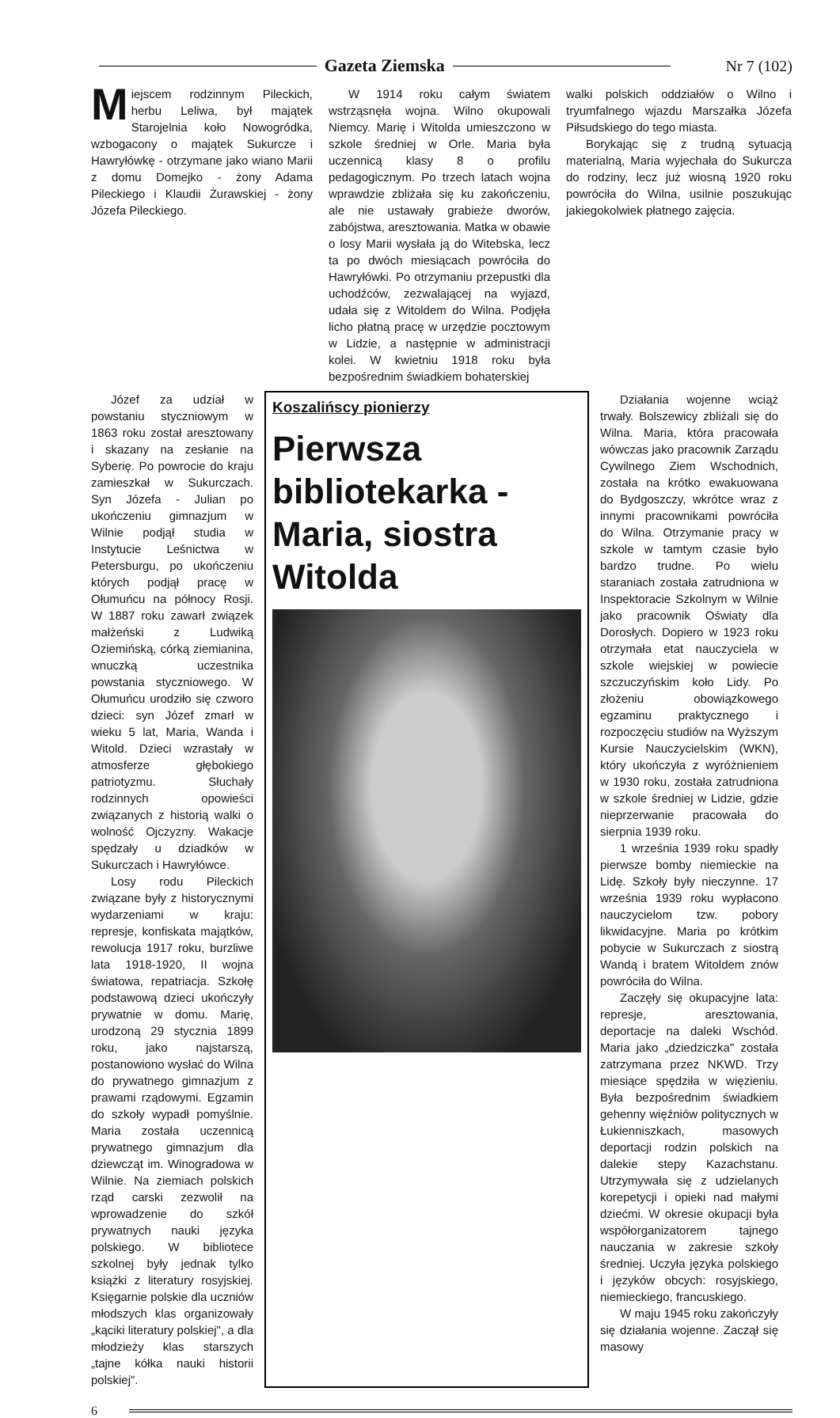Gazeta Ziemska Nr 7 (102)
Miejscem rodzinnym Pileckich, herbu Leliwa, był majątek Starojelnia koło Nowogródka, wzbogacony o majątek Sukurcze i Hawryłówkę - otrzymane jako wiano Marii z domu Domejko - żony Adama Pileckiego i Klaudii Żurawskiej - żony Józefa Pileckiego.
W 1914 roku całym światem wstrząsnęła wojna. Wilno okupowali Niemcy. Marię i Witolda umieszczono w szkole średniej w Orle. Maria była uczennicą klasy 8 o profilu pedagogicznym. Po trzech latach wojna wprawdzie zbliżała się ku zakończeniu, ale nie ustawały grabieże dworów, zabójstwa, aresztowania. Matka w obawie o losy Marii wysłała ją do Witebska, lecz ta po dwóch miesiącach powróciła do Hawryłówki. Po otrzymaniu przepustki dla uchodźców, zezwalającej na wyjazd, udała się z Witoldem do Wilna. Podjęła licho płatną pracę w urzędzie pocztowym w Lidzie, a następnie w administracji kolei. W kwietniu 1918 roku była bezpośrednim świadkiem bohaterskiej
walki polskich oddziałów o Wilno i tryumfalnego wjazdu Marszałka Józefa Piłsudskiego do tego miasta.
Borykając się z trudną sytuacją materialną, Maria wyjechała do Sukurcza do rodziny, lecz już wiosną 1920 roku powróciła do Wilna, usilnie poszukując jakiegokolwiek płatnego zajęcia.
Józef za udział w powstaniu styczniowym w 1863 roku został aresztowany i skazany na zesłanie na Syberię. Po powrocie do kraju zamieszkał w Sukurczach. Syn Józefa - Julian po ukończeniu gimnazjum w Wilnie podjął studia w Instytucie Leśnictwa w Petersburgu, po ukończeniu których podjął pracę w Ołumuńcu na północy Rosji. W 1887 roku zawarł związek małżeński z Ludwiką Oziemińską, córką ziemianina, wnuczką uczestnika powstania styczniowego. W Ołumuńcu urodziło się czworo dzieci: syn Józef zmarł w wieku 5 lat, Maria, Wanda i Witold. Dzieci wzrastały w atmosferze głębokiego patriotyzmu. Słuchały rodzinnych opowieści związanych z historią walki o wolność Ojczyzny. Wakacje spędzały u dziadków w Sukurczach i Hawryłówce.
Losy rodu Pileckich związane były z historycznymi wydarzeniami w kraju: represje, konfiskata majątków, rewolucja 1917 roku, burzliwe lata 1918-1920, II wojna światowa, repatriacja. Szkołę podstawową dzieci ukończyły prywatnie w domu. Marię, urodzoną 29 stycznia 1899 roku, jako najstarszą, postanowiono wysłać do Wilna do prywatnego gimnazjum z prawami rządowymi. Egzamin do szkoły wypadł pomyślnie. Maria została uczennicą prywatnego gimnazjum dla dziewcząt im. Winogradowa w Wilnie. Na ziemiach polskich rząd carski zezwolił na wprowadzenie do szkół prywatnych nauki języka polskiego. W bibliotece szkolnej były jednak tylko książki z literatury rosyjskiej. Księgarnie polskie dla uczniów młodszych klas organizowały „kąciki literatury polskiej", a dla młodzieży klas starszych „tajne kółka nauki historii polskiej".
Koszalińscy pionierzy
Pierwsza bibliotekarka - Maria, siostra Witolda
Działania wojenne wciąż trwały. Bolszewicy zbliżali się do Wilna. Maria, która pracowała wówczas jako pracownik Zarządu Cywilnego Ziem Wschodnich, została na krótko ewakuowana do Bydgoszczy, wkrótce wraz z innymi pracownikami powróciła do Wilna. Otrzymanie pracy w szkole w tamtym czasie było bardzo trudne. Po wielu staraniach została zatrudniona w Inspektoracie Szkolnym w Wilnie jako pracownik Oświaty dla Dorosłych. Dopiero w 1923 roku otrzymała etat nauczyciela w szkole wiejskiej w powiecie szczuczyńskim koło Lidy. Po złożeniu obowiązkowego egzaminu praktycznego i rozpoczęciu studiów na Wyższym Kursie Nauczycielskim (WKN), który ukończyła z wyróżnieniem w 1930 roku, została zatrudniona w szkole średniej w Lidzie, gdzie nieprzerwanie pracowała do sierpnia 1939 roku.
1 września 1939 roku spadły pierwsze bomby niemieckie na Lidę. Szkoły były nieczynne. 17 września 1939 roku wypłacono nauczycielom tzw. pobory likwidacyjne. Maria po krótkim pobycie w Sukurczach z siostrą Wandą i bratem Witoldem znów powróciła do Wilna.
Zaczęły się okupacyjne lata: represje, aresztowania, deportacje na daleki Wschód. Maria jako „dziedziczka" została zatrzymana przez NKWD. Trzy miesiące spędziła w więzieniu. Była bezpośrednim świadkiem gehenny więźniów politycznych w Łukienniszkach, masowych deportacji rodzin polskich na dalekie stepy Kazachstanu. Utrzymywała się z udzielanych korepetycji i opieki nad małymi dziećmi. W okresie okupacji była współorganizatorem tajnego nauczania w zakresie szkoły średniej. Uczyła języka polskiego i języków obcych: rosyjskiego, niemieckiego, francuskiego.
W maju 1945 roku zakończyły się działania wojenne. Zaczął się masowy
6